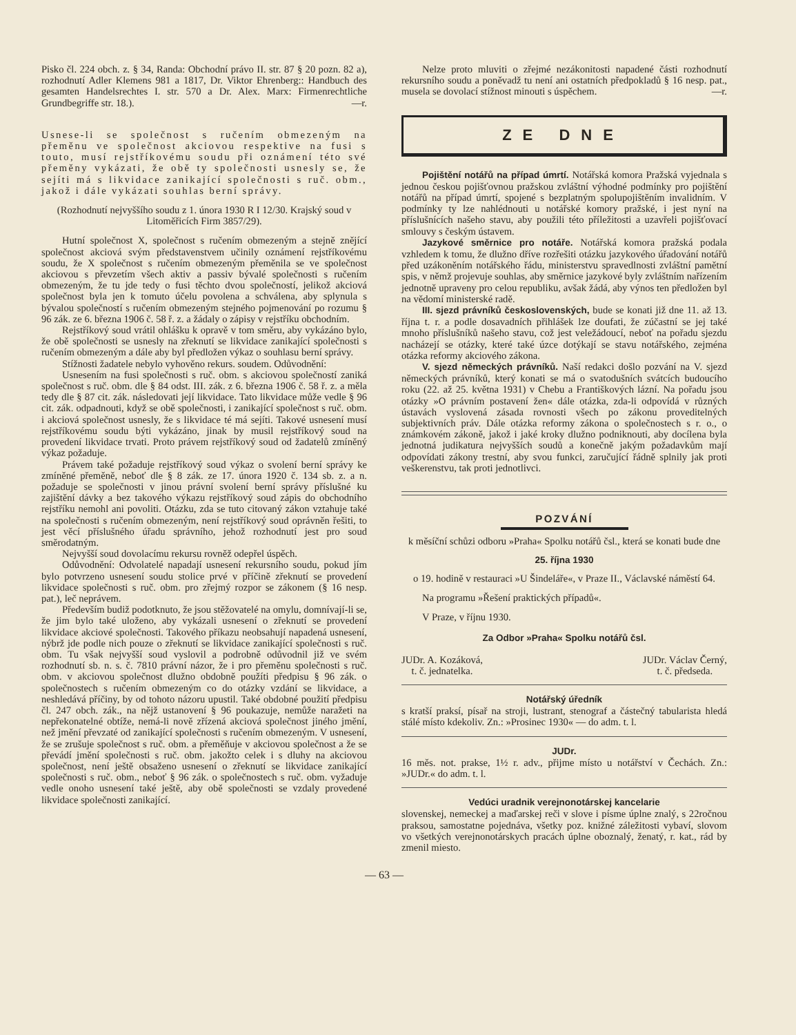Pisko čl. 224 obch. z. § 34, Randa: Obchodní právo II. str. 87 § 20 pozn. 82 a), rozhodnutí Adler Klemens 981 a 1817, Dr. Viktor Ehrenberg:: Handbuch des gesamten Handelsrechtes I. str. 570 a Dr. Alex. Marx: Firmenrechtliche Grundbegriffe str. 18.). —r.
Usnese-li se společnost s ručením obmezeným na přeměnu ve společnost akciovou respektive na fusi s touto, musí rejstříkovému soudu při oznámení této své přeměny vykázati, že obě ty společnosti usnesly se, že sejíti má s likvidace zanikající společnosti s ruč. obm., jakož i dále vykázati souhlas berní správy.
(Rozhodnutí nejvyššího soudu z 1. února 1930 R I 12/30. Krajský soud v Litoměřicích Firm 3857/29).
Hutní společnost X, společnost s ručením obmezeným a stejně znějící společnost akciová svým představenstvem učinily oznámení rejstříkovému soudu, že X společnost s ručením obmezeným přeměnila se ve společnost akciovou s převzetím všech aktiv a passiv bývalé společnosti s ručením obmezeným, že tu jde tedy o fusi těchto dvou společností, jelikož akciová společnost byla jen k tomuto účelu povolena a schválena, aby splynula s bývalou společností s ručením obmezeným stejného pojmenování po rozumu § 96 zák. ze 6. března 1906 č. 58 ř. z. a žádaly o zápisy v rejstříku obchodním.
Rejstříkový soud vrátil ohlášku k opravě v tom směru, aby vykázáno bylo, že obě společnosti se usnesly na zřeknutí se likvidace zanikající společnosti s ručením obmezeným a dále aby byl předložen výkaz o souhlasu berní správy.
Stížnosti žadatele nebylo vyhověno rekurs. soudem. Odůvodnění:
Usnesením na fusi společnosti s ruč. obm. s akciovou společností zaniká společnost s ruč. obm. dle § 84 odst. III. zák. z 6. března 1906 č. 58 ř. z. a měla tedy dle § 87 cit. zák. následovati její likvidace. Tato likvidace může vedle § 96 cit. zák. odpadnouti, když se obě společnosti, i zanikající společnost s ruč. obm. i akciová společnost usnesly, že s likvidace té má sejíti. Takové usnesení musí rejstříkovému soudu býti vykázáno, jinak by musil rejstříkový soud na provedení likvidace trvati. Proto právem rejstříkový soud od žadatelů zmíněný výkaz požaduje.
Právem také požaduje rejstříkový soud výkaz o svolení berní správy ke zmíněné přeměně, neboť dle § 8 zák. ze 17. února 1920 č. 134 sb. z. a n. požaduje se společnosti v jinou právní svolení berní správy příslušné ku zajištění dávky a bez takového výkazu rejstříkový soud zápis do obchodního rejstříku nemohl ani povoliti. Otázku, zda se tuto citovaný zákon vztahuje také na společnosti s ručením obmezeným, není rejstříkový soud oprávněn řešiti, to jest věcí příslušného úřadu správního, jehož rozhodnutí jest pro soud směrodatným.
Nejvyšší soud dovolacímu rekursu rovněž odepřel úspěch.
Odůvodnění: Odvolatelé napadají usnesení rekursního soudu, pokud jím bylo potvrzeno usnesení soudu stolice prvé v příčině zřeknutí se provedení likvidace společnosti s ruč. obm. pro zřejmý rozpor se zákonem (§ 16 nesp. pat.), leč neprávem.
Především budiž podotknuto, že jsou stěžovatelé na omylu, domnívají-li se, že jim bylo také uloženo, aby vykázali usnesení o zřeknutí se provedení likvidace akciové společnosti. Takového příkazu neobsahují napadená usnesení, nýbrž jde podle nich pouze o zřeknutí se likvidace zanikající společnosti s ruč. obm. Tu však nejvyšší soud vyslovil a podrobně odůvodnil již ve svém rozhodnutí sb. n. s. č. 7810 právní názor, že i pro přeměnu společnosti s ruč. obm. v akciovou společnost dlužno obdobně použíti předpisu § 96 zák. o společnostech s ručením obmezeným co do otázky vzdání se likvidace, a neshledává příčiny, by od tohoto názoru upustil. Také obdobné použití předpisu čl. 247 obch. zák., na nějž ustanovení § 96 poukazuje, nemůže naražeti na nepřekonatelné obtíže, nemá-li nově zřízená akciová společnost jiného jmění, než jmění převzaté od zanikající společnosti s ručením obmezeným. V usnesení, že se zrušuje společnost s ruč. obm. a přeměňuje v akciovou společnost a že se převádí jmění společnosti s ruč. obm. jakožto celek i s dluhy na akciovou společnost, není ještě obsaženo usnesení o zřeknutí se likvidace zanikající společnosti s ruč. obm., neboť § 96 zák. o společnostech s ruč. obm. vyžaduje vedle onoho usnesení také ještě, aby obě společnosti se vzdaly provedené likvidace společnosti zanikající.
Nelze proto mluviti o zřejmé nezákonitosti napadené části rozhodnutí rekursního soudu a poněvadž tu není ani ostatních předpokladů § 16 nesp. pat., musela se dovolací stížnost minouti s úspěchem. —r.
ZE DNE
Pojištění notářů na případ úmrtí. Notářská komora Pražská vyjednala s jednou českou pojišťovnou pražskou zvláštní výhodné podmínky pro pojištění notářů na případ úmrtí, spojené s bezplatným spolupojištěním invalidním. V podmínky ty lze nahlédnouti u notářské komory pražské, i jest nyní na příslušnících našeho stavu, aby použili této příležitosti a uzavřeli pojišťovací smlouvy s českým ústavem.
Jazykové směrnice pro notáře. Notářská komora pražská podala vzhledem k tomu, že dlužno dříve rozřešiti otázku jazykového úřadování notářů před uzákoněním notářského řádu, ministerstvu spravedlnosti zvláštní pamětní spis, v němž projevuje souhlas, aby směrnice jazykové byly zvláštním nařízením jednotně upraveny pro celou republiku, avšak žádá, aby výnos ten předložen byl na vědomí ministerské radě.
III. sjezd právníků československých, bude se konati již dne 11. až 13. října t. r. a podle dosavadních přihlášek lze doufati, že zúčastní se jej také mnoho příslušníků našeho stavu, což jest veležádoucí, neboť na pořadu sjezdu nacházejí se otázky, které také úzce dotýkají se stavu notářského, zejména otázka reformy akciového zákona.
V. sjezd německých právníků. Naší redakci došlo pozvání na V. sjezd německých právníků, který konati se má o svatodušních svátcích budoucího roku (22. až 25. května 1931) v Chebu a Františkových lázní. Na pořadu jsou otázky »O právním postavení žen« dále otázka, zda-li odpovídá v různých ústavách vyslovená zásada rovnosti všech po zákonu proveditelných subjektivních práv. Dále otázka reformy zákona o společnostech s r. o., o známkovém zákoně, jakož i jaké kroky dlužno podniknouti, aby docílena byla jednotná judikatura nejvyšších soudů a konečně jakým požadavkům mají odpovídati zákony trestní, aby svou funkci, zaručující řádně splnily jak proti veškerenstvu, tak proti jednotlivci.
POZVÁNÍ
k měsíční schůzi odboru »Praha« Spolku notářů čsl., která se konati bude dne
25. října 1930
o 19. hodině v restauraci »U Šindeláře«, v Praze II., Václavské náměstí 64.
Na programu »Řešení praktických případů«.
V Praze, v říjnu 1930.
Za Odbor »Praha« Spolku notářů čsl.
JUDr. A. Kozáková,
t. č. jednatelka.
JUDr. Václav Černý,
t. č. předseda.
Notářský úředník
s kratší praksí, písař na stroji, lustrant, stenograf a částečný tabularista hledá stálé místo kdekoliv. Zn.: »Prosinec 1930« — do adm. t. l.
JUDr.
16 měs. not. prakse, 1½ r. adv., přijme místo u notářství v Čechách. Zn.: »JUDr.« do adm. t. l.
Vedúci uradnik verejnonotárskej kancelarie
slovenskej, nemeckej a maďarskej reči v slove i písme úplne znalý, s 22ročnou praksou, samostatne pojednáva, všetky poz. knižné záležitosti vybaví, slovom vo všetkých verejnonotárskych pracách úplne oboznalý, ženatý, r. kat., rád by zmenil miesto.
— 63 —